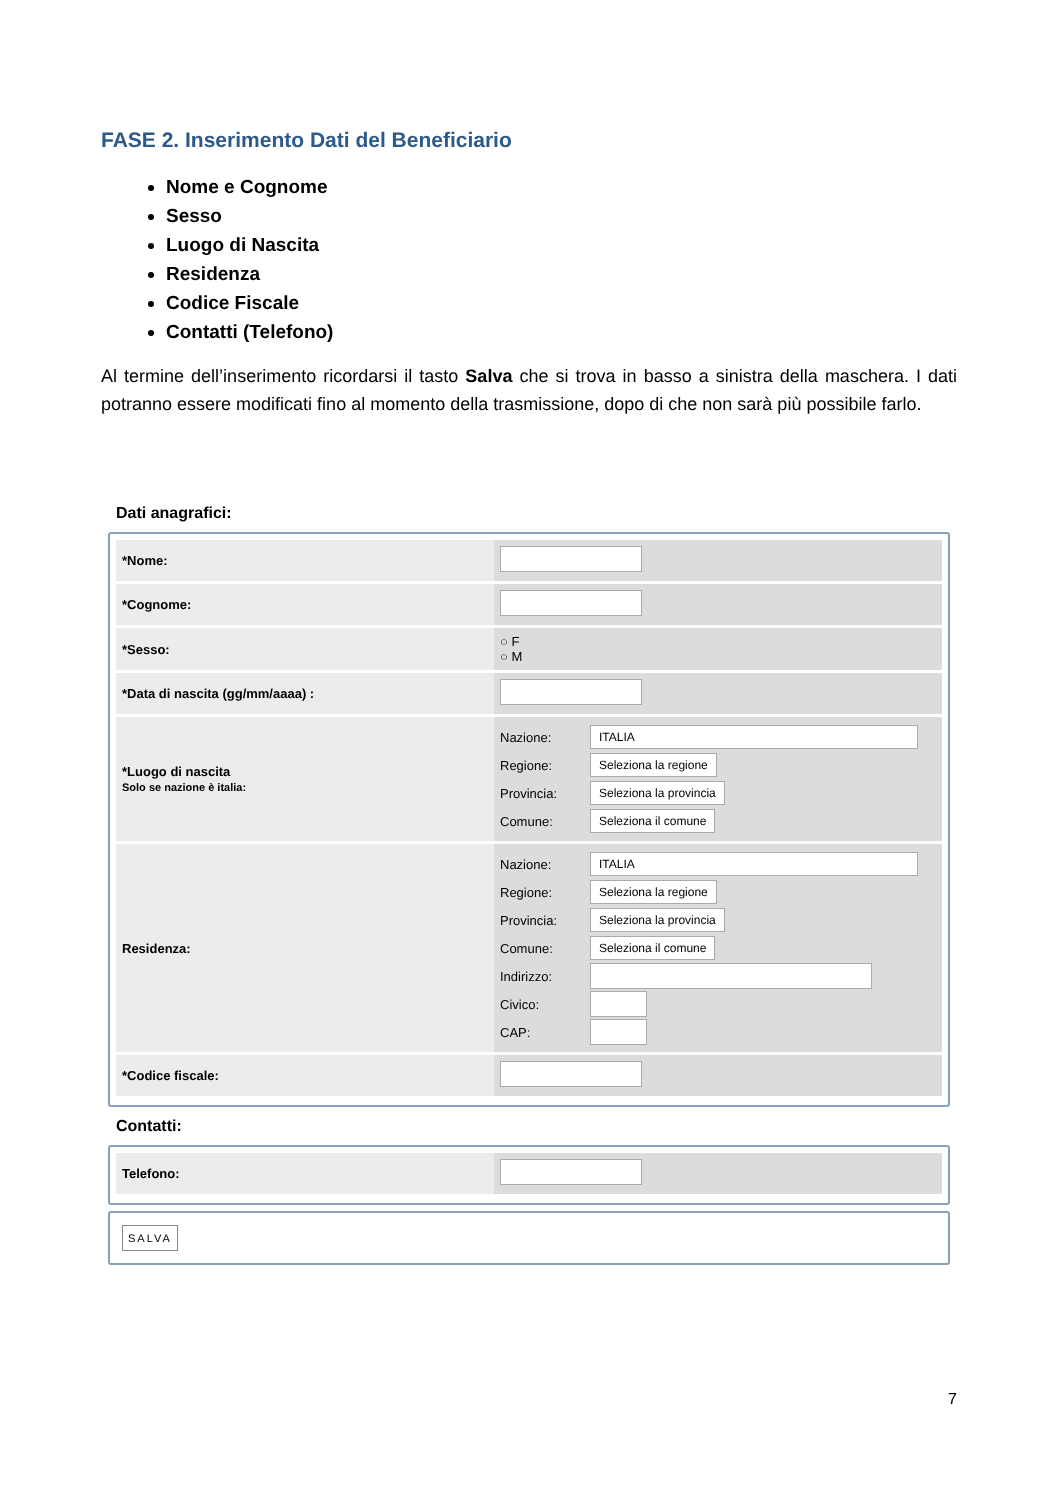FASE 2. Inserimento Dati del Beneficiario
Nome e Cognome
Sesso
Luogo di Nascita
Residenza
Codice Fiscale
Contatti (Telefono)
Al termine dell’inserimento ricordarsi il tasto Salva che si trova in basso a sinistra della maschera. I dati potranno essere modificati fino al momento della trasmissione, dopo di che non sarà più possibile farlo.
Dati anagrafici:
*Nome:
*Cognome:
*Sesso:
○ F
○ M
*Data di nascita (gg/mm/aaaa) :
*Luogo di nascita
Solo se nazione è italia:
Nazione:
ITALIA
Regione:
Seleziona la regione
Provincia:
Seleziona la provincia
Comune:
Seleziona il comune
Residenza:
Nazione:
ITALIA
Regione:
Seleziona la regione
Provincia:
Seleziona la provincia
Comune:
Seleziona il comune
Indirizzo:
Civico:
CAP:
*Codice fiscale:
Contatti:
Telefono:
SALVA
7